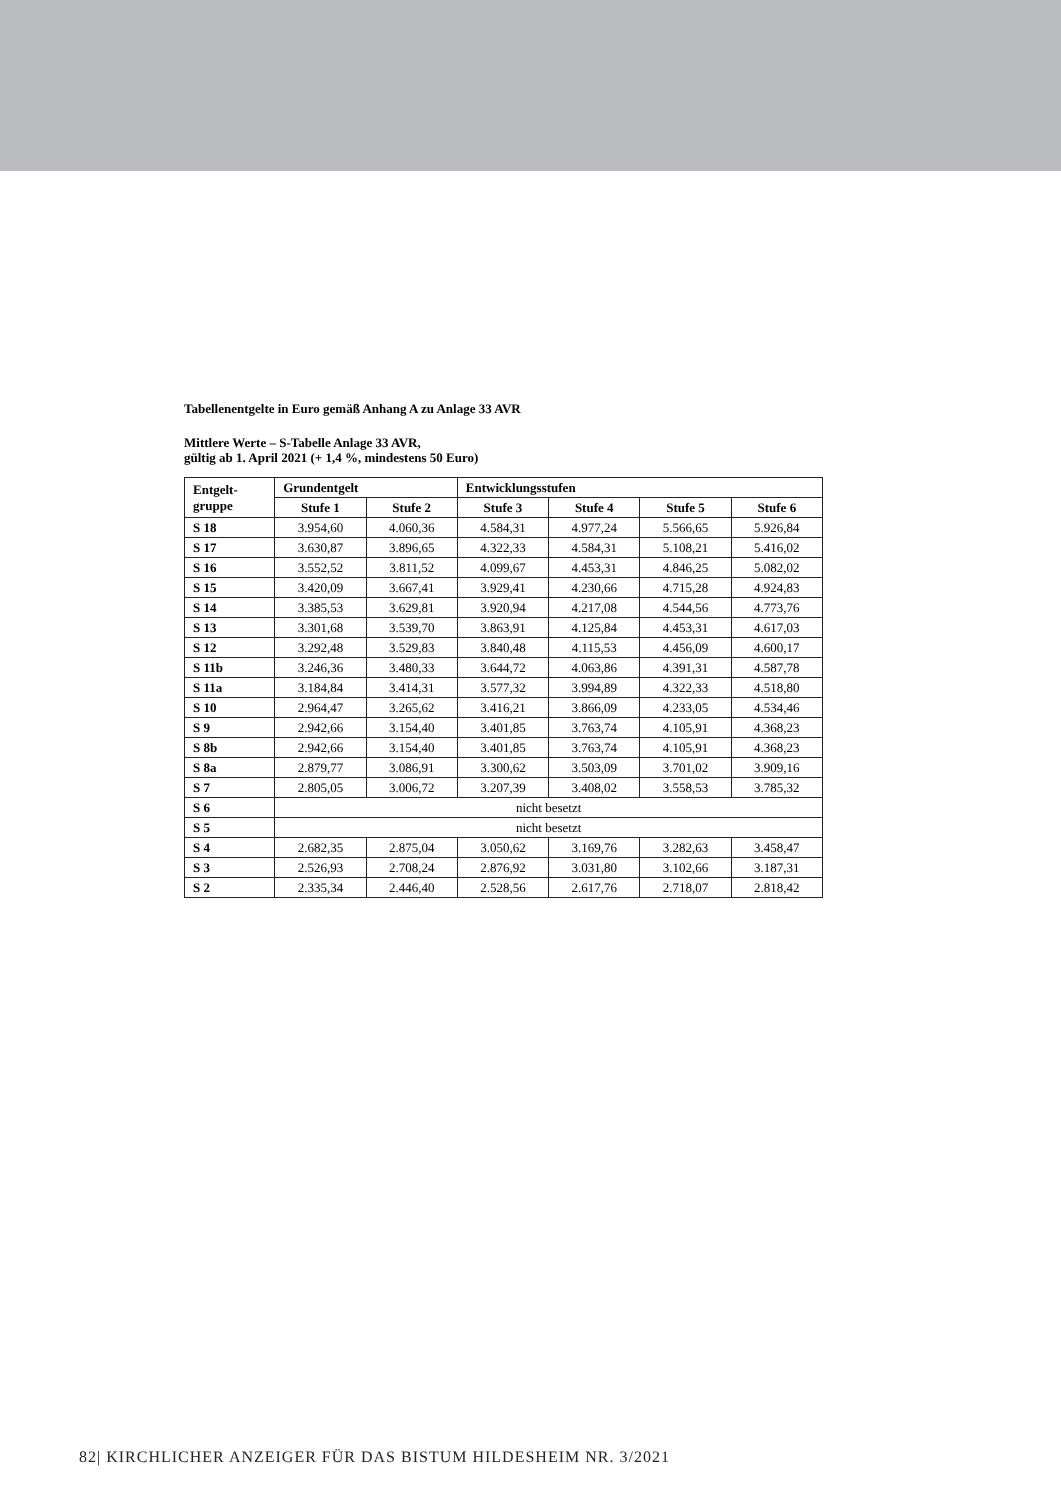Tabellenentgelte in Euro gemäß Anhang A zu Anlage 33 AVR
Mittlere Werte – S-Tabelle Anlage 33 AVR,
gültig ab 1. April 2021 (+ 1,4 %, mindestens 50 Euro)
| Entgelt- gruppe | Grundentgelt | | Entwicklungsstufen | | | |
| --- | --- | --- | --- | --- | --- | --- |
| | Stufe 1 | Stufe 2 | Stufe 3 | Stufe 4 | Stufe 5 | Stufe 6 |
| S 18 | 3.954,60 | 4.060,36 | 4.584,31 | 4.977,24 | 5.566,65 | 5.926,84 |
| S 17 | 3.630,87 | 3.896,65 | 4.322,33 | 4.584,31 | 5.108,21 | 5.416,02 |
| S 16 | 3.552,52 | 3.811,52 | 4.099,67 | 4.453,31 | 4.846,25 | 5.082,02 |
| S 15 | 3.420,09 | 3.667,41 | 3.929,41 | 4.230,66 | 4.715,28 | 4.924,83 |
| S 14 | 3.385,53 | 3.629,81 | 3.920,94 | 4.217,08 | 4.544,56 | 4.773,76 |
| S 13 | 3.301,68 | 3.539,70 | 3.863,91 | 4.125,84 | 4.453,31 | 4.617,03 |
| S 12 | 3.292,48 | 3.529,83 | 3.840,48 | 4.115,53 | 4.456,09 | 4.600,17 |
| S 11b | 3.246,36 | 3.480,33 | 3.644,72 | 4.063,86 | 4.391,31 | 4.587,78 |
| S 11a | 3.184,84 | 3.414,31 | 3.577,32 | 3.994,89 | 4.322,33 | 4.518,80 |
| S 10 | 2.964,47 | 3.265,62 | 3.416,21 | 3.866,09 | 4.233,05 | 4.534,46 |
| S 9 | 2.942,66 | 3.154,40 | 3.401,85 | 3.763,74 | 4.105,91 | 4.368,23 |
| S 8b | 2.942,66 | 3.154,40 | 3.401,85 | 3.763,74 | 4.105,91 | 4.368,23 |
| S 8a | 2.879,77 | 3.086,91 | 3.300,62 | 3.503,09 | 3.701,02 | 3.909,16 |
| S 7 | 2.805,05 | 3.006,72 | 3.207,39 | 3.408,02 | 3.558,53 | 3.785,32 |
| S 6 | nicht besetzt | | | | | |
| S 5 | nicht besetzt | | | | | |
| S 4 | 2.682,35 | 2.875,04 | 3.050,62 | 3.169,76 | 3.282,63 | 3.458,47 |
| S 3 | 2.526,93 | 2.708,24 | 2.876,92 | 3.031,80 | 3.102,66 | 3.187,31 |
| S 2 | 2.335,34 | 2.446,40 | 2.528,56 | 2.617,76 | 2.718,07 | 2.818,42 |
82| KIRCHLICHER ANZEIGER FÜR DAS BISTUM HILDESHEIM NR. 3/2021